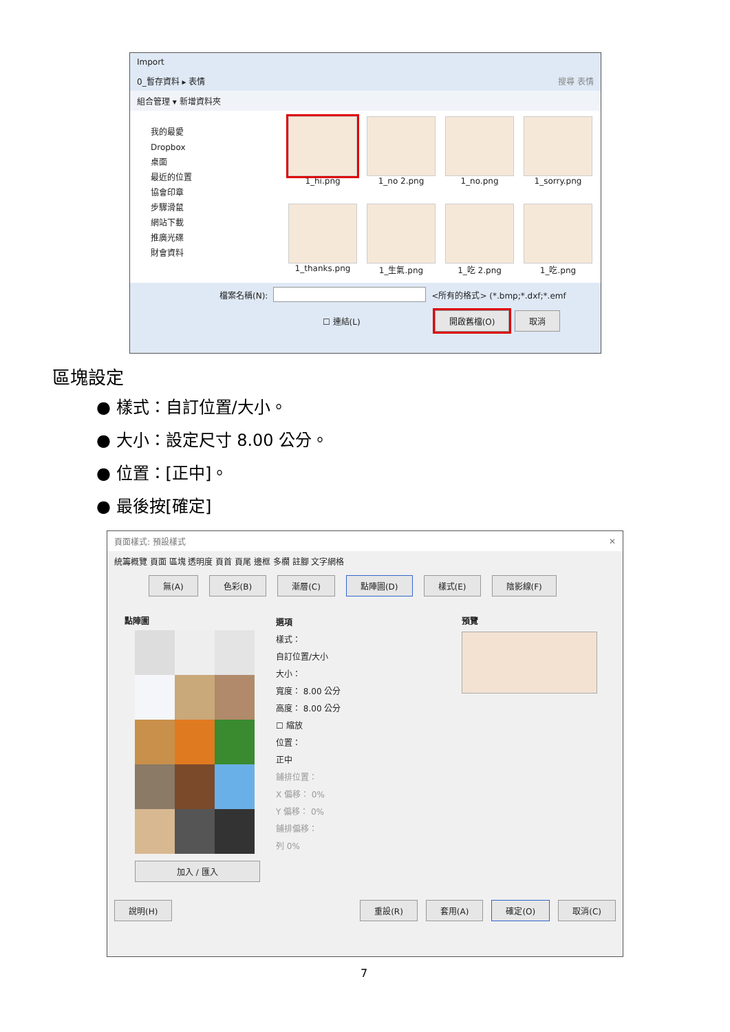Import
0_暫存資料 ▸ 表情 搜尋 表情
組合管理 ▾ 新增資料夾
我的最愛
Dropbox
桌面
最近的位置
協會印章
步驟滑鼠
網站下載
推廣光碟
財會資料
1_hi.png
1_no 2.png
1_no.png
1_sorry.png
1_thanks.png
1_生氣.png
1_吃 2.png
1_吃.png
檔案名稱(N): <所有的格式> (*.bmp;*.dxf;*.emf
☐ 連結(L) 開啟舊檔(O) 取消
區塊設定
● 樣式：自訂位置/大小。
● 大小：設定尺寸 8.00 公分。
● 位置：[正中]。
● 最後按[確定]
頁面樣式: 預設樣式 ✕
統籌概覽 頁面 區塊 透明度 頁首 頁尾 邊框 多欄 註腳 文字網格
無(A) 色彩(B) 漸層(C) 點陣圖(D) 樣式(E) 陰影線(F)
點陣圖
加入 / 匯入
選項
樣式：
自訂位置/大小
大小：
寬度： 8.00 公分
高度： 8.00 公分
☐ 縮放
位置：
正中
鋪排位置：
X 偏移： 0%
Y 偏移： 0%
鋪排偏移：
列 0%
預覽
說明(H) 重設(R) 套用(A) 確定(O) 取消(C)
7